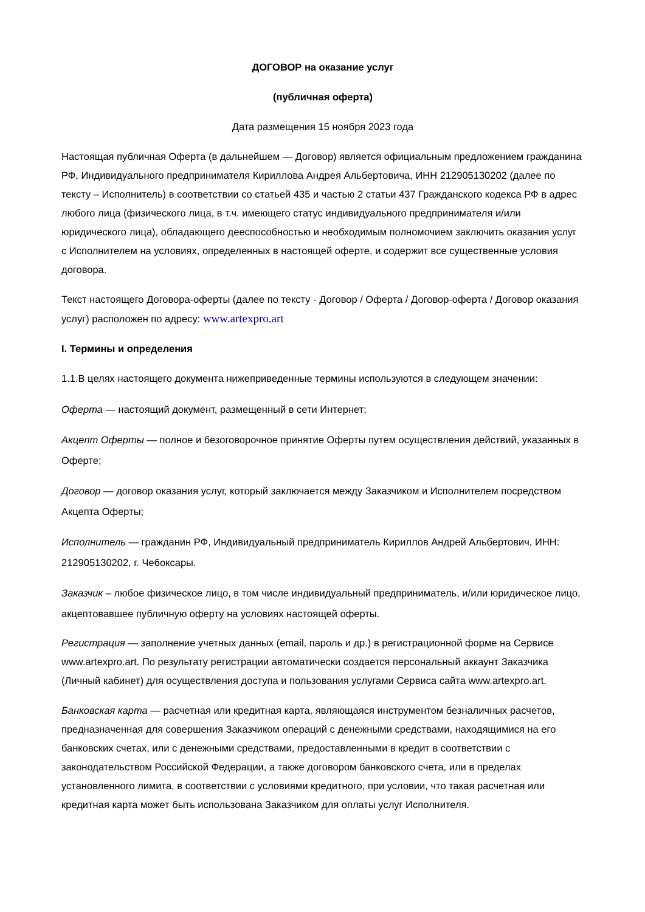ДОГОВОР на оказание услуг
(публичная оферта)
Дата размещения 15 ноября 2023 года
Настоящая публичная Оферта (в дальнейшем — Договор) является официальным предложением гражданина РФ, Индивидуального предпринимателя Кириллова Андрея Альбертовича, ИНН 212905130202 (далее по тексту – Исполнитель) в соответствии со статьей 435 и частью 2 статьи 437 Гражданского кодекса РФ в адрес любого лица (физического лица, в т.ч. имеющего статус индивидуального предпринимателя и/или юридического лица), обладающего дееспособностью и необходимым полномочием заключить оказания услуг с Исполнителем на условиях, определенных в настоящей оферте, и содержит все существенные условия договора.
Текст настоящего Договора-оферты (далее по тексту - Договор / Оферта / Договор-оферта / Договор оказания услуг) расположен по адресу: www.artexpro.art
I. Термины и определения
1.1.В целях настоящего документа нижеприведенные термины используются в следующем значении:
Оферта — настоящий документ, размещенный в сети Интернет;
Акцепт Оферты — полное и безоговорочное принятие Оферты путем осуществления действий, указанных в Оферте;
Договор — договор оказания услуг, который заключается между Заказчиком и Исполнителем посредством Акцепта Оферты;
Исполнитель — гражданин РФ, Индивидуальный предприниматель Кириллов Андрей Альбертович, ИНН: 212905130202, г. Чебоксары.
Заказчик – любое физическое лицо, в том числе индивидуальный предприниматель, и/или юридическое лицо, акцептовавшее публичную оферту на условиях настоящей оферты.
Регистрация — заполнение учетных данных (email, пароль и др.) в регистрационной форме на Сервисе www.artexpro.art. По результату регистрации автоматически создается персональный аккаунт Заказчика (Личный кабинет) для осуществления доступа и пользования услугами Сервиса сайта www.artexpro.art.
Банковская карта — расчетная или кредитная карта, являющаяся инструментом безналичных расчетов, предназначенная для совершения Заказчиком операций с денежными средствами, находящимися на его банковских счетах, или с денежными средствами, предоставленными в кредит в соответствии с законодательством Российской Федерации, а также договором банковского счета, или в пределах установленного лимита, в соответствии с условиями кредитного, при условии, что такая расчетная или кредитная карта может быть использована Заказчиком для оплаты услуг Исполнителя.